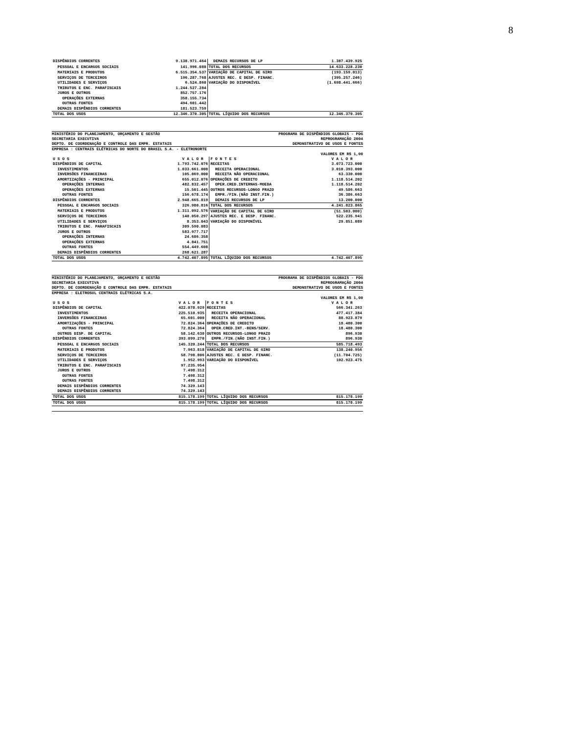8
| DISPÊNDIOS CORRENTES | 9.138.971.464 | DEMAIS RECURSOS DE LP | 1.387.439.925 |
| PESSOAL E ENCARGOS SOCIAIS | 141.996.080 | TOTAL DOS RECURSOS | 14.633.228.230 |
| MATERIAIS E PRODUTOS | 6.515.354.537 | VARIAÇÃO DE CAPITAL DE GIRO | (193.159.013) |
| SERVIÇOS DE TERCEIROS | 196.287.768 | AJUSTES REC. E DESP. FINANC. | (395.257.246) |
| UTILIDADES E SERVIÇOS | 6.524.860 | VARIAÇÃO DO DISPONÍVEL | (1.698.441.666) |
| TRIBUTOS E ENC. PARAFISCAIS | 1.244.527.284 | | |
| JUROS E OUTROS | 852.757.176 | | |
| OPERAÇÕES EXTERNAS | 358.155.734 | | |
| OUTRAS FONTES | 494.601.442 | | |
| DEMAIS DISPÊNDIOS CORRENTES | 181.523.759 | | |
| TOTAL DOS USOS | 12.346.370.305 | TOTAL LÍQUIDO DOS RECURSOS | 12.346.370.305 |
MINISTÉRIO DO PLANEJAMENTO, ORÇAMENTO E GESTÃO PROGRAMA DE DISPÊNDIOS GLOBAIS - PDG
SECRETARIA EXECUTIVA REPROGRAMAÇÃO 2004
DEPTO. DE COORDENAÇÃO E CONTROLE DAS EMPR. ESTATAIS DEMONSTRATIVO DE USOS E FONTES
EMPRESA : CENTRAIS ELÉTRICAS DO NORTE DO BRASIL S.A. - ELETRONORTE
VALORES EM R$ 1,00
| U S O S | V A L O R | F O N T E S | V A L O R |
| --- | --- | --- | --- |
| DISPÊNDIOS DE CAPITAL | 1.793.742.076 | RECEITAS | 3.073.723.000 |
| INVESTIMENTOS | 1.033.661.000 | RECEITA OPERACIONAL | 3.010.393.000 |
| INVERSÕES FINANCEIRAS | 105.069.000 | RECEITA NÃO OPERACIONAL | 63.330.000 |
| AMORTIZAÇÕES - PRINCIPAL | 655.012.076 | OPERAÇÕES DE CREDITO | 1.118.514.202 |
| OPERAÇÕES INTERNAS | 482.832.457 | OPER.CRED.INTERNAS-MOEDA | 1.118.514.202 |
| OPERAÇÕES EXTERNAS | 15.501.445 | OUTROS RECURSOS-LONGO PRAZO | 49.586.663 |
| OUTRAS FONTES | 156.678.174 | EMPR./FIN.(NÃO INST.FIN.) | 36.386.663 |
| DISPÊNDIOS CORRENTES | 2.948.665.819 | DEMAIS RECURSOS DE LP | 13.200.000 |
| PESSOAL E ENCARGOS SOCIAIS | 326.980.816 | TOTAL DOS RECURSOS | 4.241.823.865 |
| MATERIAIS E PRODUTOS | 1.311.092.576 | VARIAÇÃO DE CAPITAL DE GIRO | (51.503.000) |
| SERVIÇOS DE TERCEIROS | 140.050.297 | AJUSTES REC. E DESP. FINANC. | 522.235.941 |
| UTILIDADES E SERVIÇOS | 8.353.043 | VARIAÇÃO DO DISPONÍVEL | 29.851.089 |
| TRIBUTOS E ENC. PARAFISCAIS | 309.590.083 | | |
| JUROS E OUTROS | 583.977.717 | | |
| OPERAÇÕES INTERNAS | 24.686.358 | | |
| OPERAÇÕES EXTERNAS | 4.841.751 | | |
| OUTRAS FONTES | 554.449.608 | | |
| DEMAIS DISPÊNDIOS CORRENTES | 268.621.287 | | |
| TOTAL DOS USOS | 4.742.407.895 | TOTAL LÍQUIDO DOS RECURSOS | 4.742.407.895 |
MINISTÉRIO DO PLANEJAMENTO, ORÇAMENTO E GESTÃO PROGRAMA DE DISPÊNDIOS GLOBAIS - PDG
SECRETARIA EXECUTIVA REPROGRAMAÇÃO 2004
DEPTO. DE COORDENAÇÃO E CONTROLE DAS EMPR. ESTATAIS DEMONSTRATIVO DE USOS E FONTES
EMPRESA : ELETROSUL CENTRAIS ELÉTRICAS S.A.
VALORES EM R$ 1,00
| U S O S | V A L O R | F O N T E S | V A L O R |
| --- | --- | --- | --- |
| DISPÊNDIOS DE CAPITAL | 422.078.929 | RECEITAS | 566.341.263 |
| INVESTIMENTOS | 225.510.935 | RECEITA OPERACIONAL | 477.417.384 |
| INVERSÕES FINANCEIRAS | 65.601.000 | RECEITA NÃO OPERACIONAL | 88.923.879 |
| AMORTIZAÇÕES - PRINCIPAL | 72.824.364 | OPERAÇÕES DE CREDITO | 18.480.300 |
| OUTRAS FONTES | 72.824.364 | OPER.CRED.INT.-BENS/SERV. | 18.480.300 |
| OUTROS DISP. DE CAPITAL | 58.142.630 | OUTROS RECURSOS-LONGO PRAZO | 896.930 |
| DISPÊNDIOS CORRENTES | 393.099.270 | EMPR./FIN.(NÃO INST.FIN.) | 896.930 |
| PESSOAL E ENCARGOS SOCIAIS | 145.320.244 | TOTAL DOS RECURSOS | 585.718.493 |
| MATERIAIS E PRODUTOS | 7.963.818 | VARIAÇÃO DE CAPITAL DE GIRO | 138.240.956 |
| SERVIÇOS DE TERCEIROS | 58.798.806 | AJUSTES REC. E DESP. FINANC. | (11.704.725) |
| UTILIDADES E SERVIÇOS | 1.952.993 | VARIAÇÃO DO DISPONÍVEL | 102.923.475 |
| TRIBUTOS E ENC. PARAFISCAIS | 97.235.954 | | |
| JUROS E OUTROS | 7.498.312 | | |
| OUTRAS FONTES | 7.498.312 | | |
| OUTRAS FONTES | 7.498.312 | | |
| DEMAIS DISPÊNDIOS CORRENTES | 74.329.143 | | |
| DEMAIS DISPÊNDIOS CORRENTES | 74.329.143 | | |
| TOTAL DOS USOS | 815.178.199 | TOTAL LÍQUIDO DOS RECURSOS | 815.178.199 |
| TOTAL DOS USOS | 815.178.199 | TOTAL LÍQUIDO DOS RECURSOS | 815.178.199 |